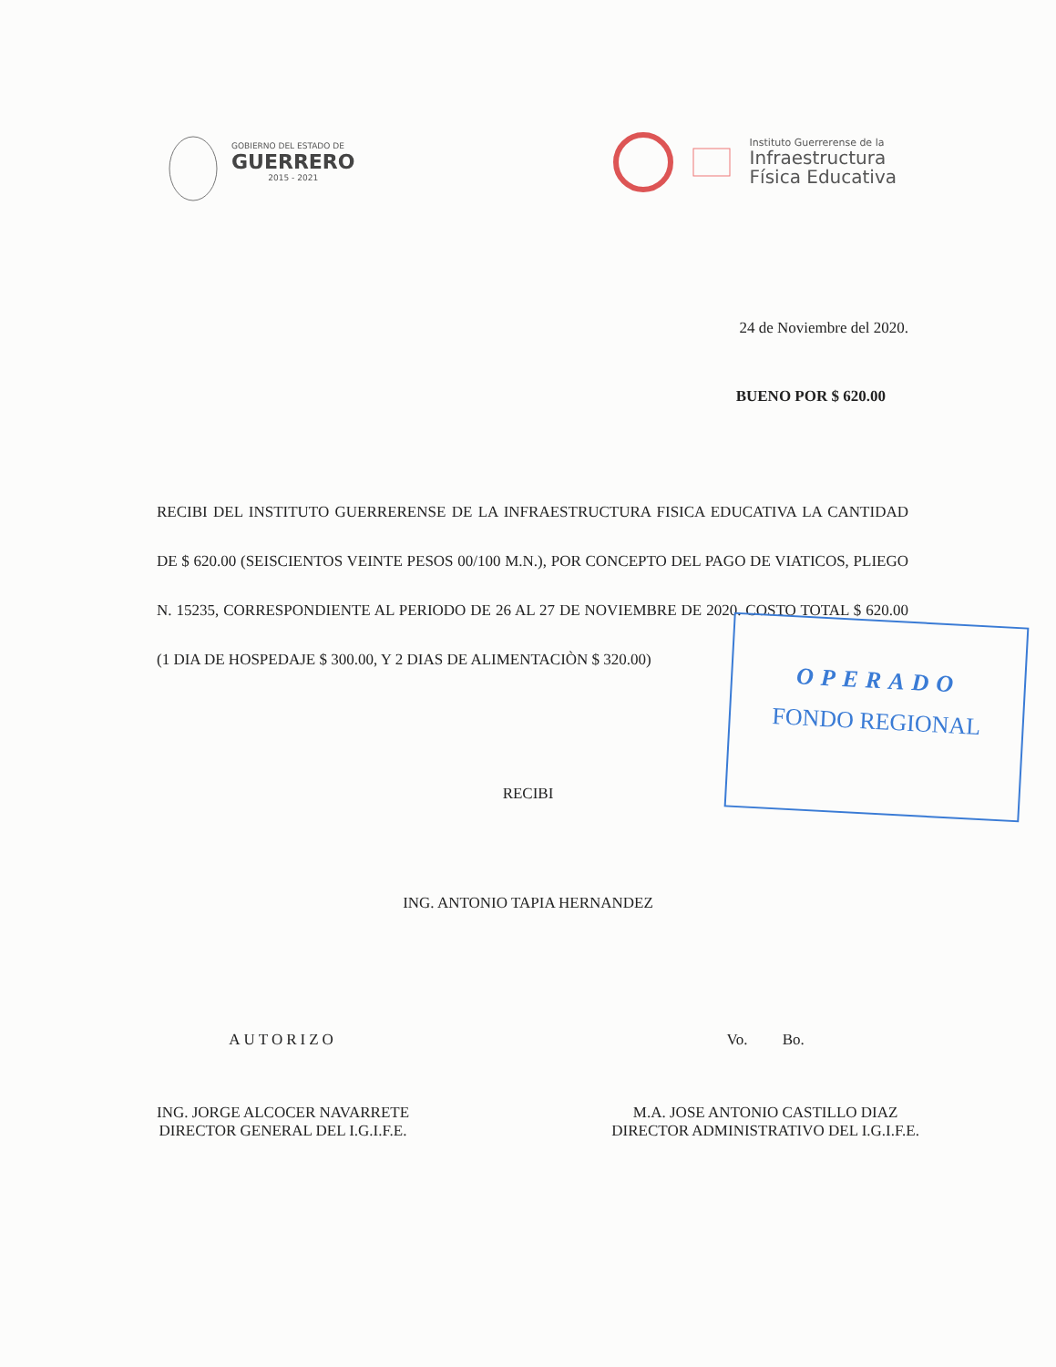GOBIERNO DEL ESTADO DE
GUERRERO
2015 - 2021
Instituto Guerrerense de la
Infraestructura
Física Educativa
24 de Noviembre del 2020.
BUENO POR $ 620.00
RECIBI DEL INSTITUTO GUERRERENSE DE LA INFRAESTRUCTURA FISICA EDUCATIVA LA CANTIDAD DE $ 620.00 (SEISCIENTOS VEINTE PESOS 00/100 M.N.), POR CONCEPTO DEL PAGO DE VIATICOS, PLIEGO N. 15235, CORRESPONDIENTE AL PERIODO DE 26 AL 27 DE NOVIEMBRE DE 2020. COSTO TOTAL $ 620.00 (1 DIA DE HOSPEDAJE $ 300.00, Y 2 DIAS DE ALIMENTACIÒN $ 320.00)
RECIBI
ING. ANTONIO TAPIA HERNANDEZ
AUTORIZO
ING. JORGE ALCOCER NAVARRETE
DIRECTOR GENERAL DEL I.G.I.F.E.
Vo. Bo.
M.A. JOSE ANTONIO CASTILLO DIAZ
DIRECTOR ADMINISTRATIVO DEL I.G.I.F.E.
OPERADO
FONDO REGIONAL